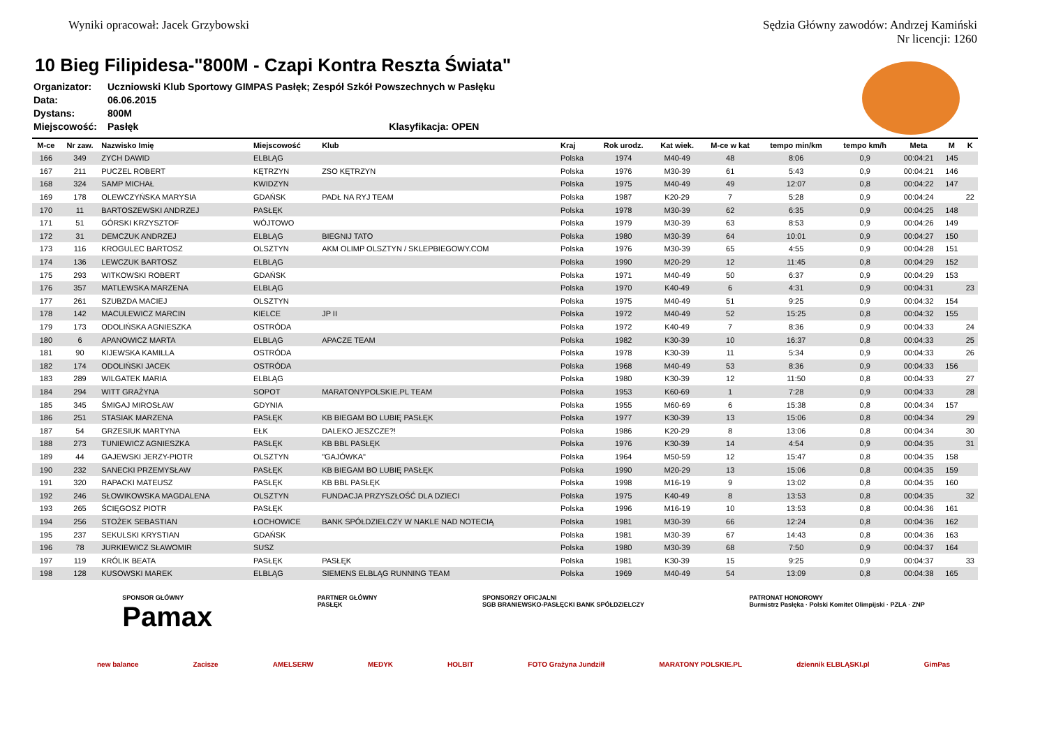Wyniki opracował: Jacek Grzybowski
Sędzia Główny zawodów: Andrzej Kamiński
Nr licencji: 1260
10 Bieg Filipidesa-"800M - Czapi Kontra Reszta Świata"
Organizator: Uczniowski Klub Sportowy GIMPAS Pasłęk; Zespół Szkół Powszechnych w Pasłęku
Data: 06.06.2015
Dystans: 800M
Miejscowość: Pasłęk Klasyfikacja: OPEN
| M-ce | Nr zaw. | Nazwisko Imię | Miejscowość | Klub | Kraj | Rok urodz. | Kat wiek. | M-ce w kat | tempo min/km | tempo km/h | Meta | M | K |
| --- | --- | --- | --- | --- | --- | --- | --- | --- | --- | --- | --- | --- | --- |
| 166 | 349 | ZYCH DAWID | ELBLĄG | | Polska | 1974 | M40-49 | 48 | 8:06 | 0,9 | 00:04:21 | 145 | |
| 167 | 211 | PUCZEL ROBERT | KĘTRZYN | ZSO KĘTRZYN | Polska | 1976 | M30-39 | 61 | 5:43 | 0,9 | 00:04:21 | 146 | |
| 168 | 324 | SAMP MICHAŁ | KWIDZYN | | Polska | 1975 | M40-49 | 49 | 12:07 | 0,8 | 00:04:22 | 147 | |
| 169 | 178 | OLEWCZYŃSKA MARYSIA | GDAŃSK | PADŁ NA RYJ TEAM | Polska | 1987 | K20-29 | 7 | 5:28 | 0,9 | 00:04:24 | | 22 |
| 170 | 11 | BARTOSZEWSKI ANDRZEJ | PASŁĘK | | Polska | 1978 | M30-39 | 62 | 6:35 | 0,9 | 00:04:25 | 148 | |
| 171 | 51 | GÓRSKI KRZYSZTOF | WÓJTOWO | | Polska | 1979 | M30-39 | 63 | 8:53 | 0,9 | 00:04:26 | 149 | |
| 172 | 31 | DEMCZUK ANDRZEJ | ELBLĄG | BIEGNIJ TATO | Polska | 1980 | M30-39 | 64 | 10:01 | 0,9 | 00:04:27 | 150 | |
| 173 | 116 | KROGULEC BARTOSZ | OLSZTYN | AKM OLIMP OLSZTYN / SKLEPBIEGOWY.COM | Polska | 1976 | M30-39 | 65 | 4:55 | 0,9 | 00:04:28 | 151 | |
| 174 | 136 | LEWCZUK BARTOSZ | ELBLĄG | | Polska | 1990 | M20-29 | 12 | 11:45 | 0,8 | 00:04:29 | 152 | |
| 175 | 293 | WITKOWSKI ROBERT | GDAŃSK | | Polska | 1971 | M40-49 | 50 | 6:37 | 0,9 | 00:04:29 | 153 | |
| 176 | 357 | MATLEWSKA MARZENA | ELBLĄG | | Polska | 1970 | K40-49 | 6 | 4:31 | 0,9 | 00:04:31 | | 23 |
| 177 | 261 | SZUBZDA MACIEJ | OLSZTYN | | Polska | 1975 | M40-49 | 51 | 9:25 | 0,9 | 00:04:32 | 154 | |
| 178 | 142 | MACULEWICZ MARCIN | KIELCE | JP II | Polska | 1972 | M40-49 | 52 | 15:25 | 0,8 | 00:04:32 | 155 | |
| 179 | 173 | ODOLIŃSKA AGNIESZKA | OSTRÓDA | | Polska | 1972 | K40-49 | 7 | 8:36 | 0,9 | 00:04:33 | | 24 |
| 180 | 6 | APANOWICZ MARTA | ELBLĄG | APACZE TEAM | Polska | 1982 | K30-39 | 10 | 16:37 | 0,8 | 00:04:33 | | 25 |
| 181 | 90 | KIJEWSKA KAMILLA | OSTRÓDA | | Polska | 1978 | K30-39 | 11 | 5:34 | 0,9 | 00:04:33 | | 26 |
| 182 | 174 | ODOLIŃSKI JACEK | OSTRÓDA | | Polska | 1968 | M40-49 | 53 | 8:36 | 0,9 | 00:04:33 | 156 | |
| 183 | 289 | WILGATEK MARIA | ELBLĄG | | Polska | 1980 | K30-39 | 12 | 11:50 | 0,8 | 00:04:33 | | 27 |
| 184 | 294 | WITT GRAŻYNA | SOPOT | MARATONYPOLSKIE.PL TEAM | Polska | 1953 | K60-69 | 1 | 7:28 | 0,9 | 00:04:33 | | 28 |
| 185 | 345 | ŚMIGAJ MIROSŁAW | GDYNIA | | Polska | 1955 | M60-69 | 6 | 15:38 | 0,8 | 00:04:34 | 157 | |
| 186 | 251 | STASIAK MARZENA | PASŁĘK | KB BIEGAM BO LUBIĘ PASŁĘK | Polska | 1977 | K30-39 | 13 | 15:06 | 0,8 | 00:04:34 | | 29 |
| 187 | 54 | GRZESIUK MARTYNA | EŁK | DALEKO JESZCZE?! | Polska | 1986 | K20-29 | 8 | 13:06 | 0,8 | 00:04:34 | | 30 |
| 188 | 273 | TUNIEWICZ AGNIESZKA | PASŁĘK | KB BBL PASŁĘK | Polska | 1976 | K30-39 | 14 | 4:54 | 0,9 | 00:04:35 | | 31 |
| 189 | 44 | GAJEWSKI JERZY-PIOTR | OLSZTYN | "GAJÓWKA" | Polska | 1964 | M50-59 | 12 | 15:47 | 0,8 | 00:04:35 | 158 | |
| 190 | 232 | SANECKI PRZEMYSŁAW | PASŁĘK | KB BIEGAM BO LUBIĘ PASŁĘK | Polska | 1990 | M20-29 | 13 | 15:06 | 0,8 | 00:04:35 | 159 | |
| 191 | 320 | RAPACKI MATEUSZ | PASŁĘK | KB BBL PASŁĘK | Polska | 1998 | M16-19 | 9 | 13:02 | 0,8 | 00:04:35 | 160 | |
| 192 | 246 | SŁOWIKOWSKA MAGDALENA | OLSZTYN | FUNDACJA PRZYSZŁOŚĆ DLA DZIECI | Polska | 1975 | K40-49 | 8 | 13:53 | 0,8 | 00:04:35 | | 32 |
| 193 | 265 | ŚCIĘGOSZ PIOTR | PASŁĘK | | Polska | 1996 | M16-19 | 10 | 13:53 | 0,8 | 00:04:36 | 161 | |
| 194 | 256 | STOŻEK SEBASTIAN | ŁOCHOWICE | BANK SPÓŁDZIELCZY W NAKLE NAD NOTECIĄ | Polska | 1981 | M30-39 | 66 | 12:24 | 0,8 | 00:04:36 | 162 | |
| 195 | 237 | SEKULSKI KRYSTIAN | GDAŃSK | | Polska | 1981 | M30-39 | 67 | 14:43 | 0,8 | 00:04:36 | 163 | |
| 196 | 78 | JURKIEWICZ SŁAWOMIR | SUSZ | | Polska | 1980 | M30-39 | 68 | 7:50 | 0,9 | 00:04:37 | 164 | |
| 197 | 119 | KRÓLIK BEATA | PASŁĘK | PASŁĘK | Polska | 1981 | K30-39 | 15 | 9:25 | 0,9 | 00:04:37 | | 33 |
| 198 | 128 | KUSOWSKI MAREK | ELBLĄG | SIEMENS ELBLĄG RUNNING TEAM | Polska | 1969 | M40-49 | 54 | 13:09 | 0,8 | 00:04:38 | 165 | |
SPONSOR GŁÓWNY
Pamax
PARTNER GŁÓWNY
PASŁĘK
SPONSORZY OFICJALNI
SGB BRANIEWSKO-PASŁĘCKI BANK SPÓŁDZIELCZY
PATRONAT HONOROWY
Burmistrz Pasłęka · Polski Komitet Olimpijski · PZLA · ZNP
new balance Zacisze AMELSERW MEDYK HOLBIT FOTO Grażyna Jundziłł MARATONY POLSKIE.PL dziennik ELBLĄSKI.pl GimPas